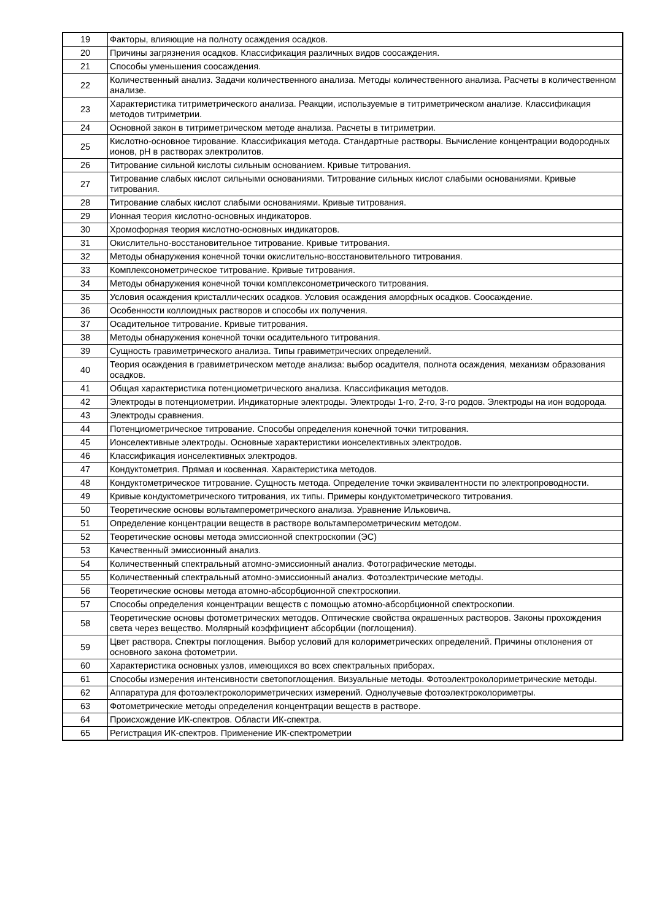| 19 | Факторы, влияющие на полноту осаждения осадков. |
| 20 | Причины загрязнения осадков. Классификация различных видов соосаждения. |
| 21 | Способы уменьшения соосаждения. |
| 22 | Количественный анализ. Задачи количественного анализа. Методы количественного анализа. Расчеты в количественном анализе. |
| 23 | Характеристика титриметрического анализа. Реакции, используемые в титриметрическом анализе. Классификация методов титриметрии. |
| 24 | Основной закон в титриметрическом методе анализа. Расчеты в титриметрии. |
| 25 | Кислотно-основное тирование. Классификация метода. Стандартные растворы. Вычисление концентрации водородных ионов, pH в растворах электролитов. |
| 26 | Титрование сильной кислоты сильным основанием. Кривые титрования. |
| 27 | Титрование слабых кислот сильными основаниями. Титрование сильных кислот слабыми основаниями. Кривые титрования. |
| 28 | Титрование слабых кислот слабыми основаниями. Кривые титрования. |
| 29 | Ионная теория кислотно-основных индикаторов. |
| 30 | Хромофорная теория кислотно-основных индикаторов. |
| 31 | Окислительно-восстановительное титрование. Кривые титрования. |
| 32 | Методы обнаружения конечной точки окислительно-восстановительного титрования. |
| 33 | Комплексонометрическое титрование. Кривые титрования. |
| 34 | Методы обнаружения конечной точки комплексонометрического титрования. |
| 35 | Условия осаждения кристаллических осадков. Условия осаждения аморфных осадков. Соосаждение. |
| 36 | Особенности коллоидных растворов и способы их получения. |
| 37 | Осадительное титрование. Кривые титрования. |
| 38 | Методы обнаружения конечной точки осадительного титрования. |
| 39 | Сущность гравиметрического анализа. Типы гравиметрических определений. |
| 40 | Теория осаждения в гравиметрическом методе анализа: выбор осадителя, полнота осаждения, механизм образования осадков. |
| 41 | Общая характеристика потенциометрического анализа. Классификация методов. |
| 42 | Электроды в потенциометрии. Индикаторные электроды. Электроды 1-го, 2-го, 3-го родов. Электроды на ион водорода. |
| 43 | Электроды сравнения. |
| 44 | Потенциометрическое титрование. Способы определения конечной точки титрования. |
| 45 | Ионселективные электроды. Основные характеристики ионселективных электродов. |
| 46 | Классификация ионселективных электродов. |
| 47 | Кондуктометрия. Прямая и косвенная. Характеристика методов. |
| 48 | Кондуктометрическое титрование. Сущность метода. Определение точки эквивалентности по электропроводности. |
| 49 | Кривые кондуктометрического титрования, их типы. Примеры кондуктометрического титрования. |
| 50 | Теоретические основы вольтамперометрического анализа. Уравнение Ильковича. |
| 51 | Определение концентрации веществ в растворе вольтамперометрическим методом. |
| 52 | Теоретические основы метода эмиссионной спектроскопии (ЭС) |
| 53 | Качественный эмиссионный анализ. |
| 54 | Количественный спектральный атомно-эмиссионный анализ. Фотографические методы. |
| 55 | Количественный спектральный атомно-эмиссионный анализ. Фотоэлектрические методы. |
| 56 | Теоретические основы метода атомно-абсорбционной спектроскопии. |
| 57 | Способы определения концентрации веществ с помощью атомно-абсорбционной спектроскопии. |
| 58 | Теоретические основы фотометрических методов. Оптические свойства окрашенных растворов. Законы прохождения света через вещество. Молярный коэффициент абсорбции (поглощения). |
| 59 | Цвет раствора. Спектры поглощения. Выбор условий для колориметрических определений. Причины отклонения от основного закона фотометрии. |
| 60 | Характеристика основных узлов, имеющихся во всех спектральных приборах. |
| 61 | Способы измерения интенсивности светопоглощения. Визуальные методы. Фотоэлектроколориметрические методы. |
| 62 | Аппаратура для фотоэлектроколориметрических измерений. Однолучевые фотоэлектроколориметры. |
| 63 | Фотометрические методы определения концентрации веществ в растворе. |
| 64 | Происхождение ИК-спектров. Области ИК-спектра. |
| 65 | Регистрация ИК-спектров. Применение ИК-спектрометрии |